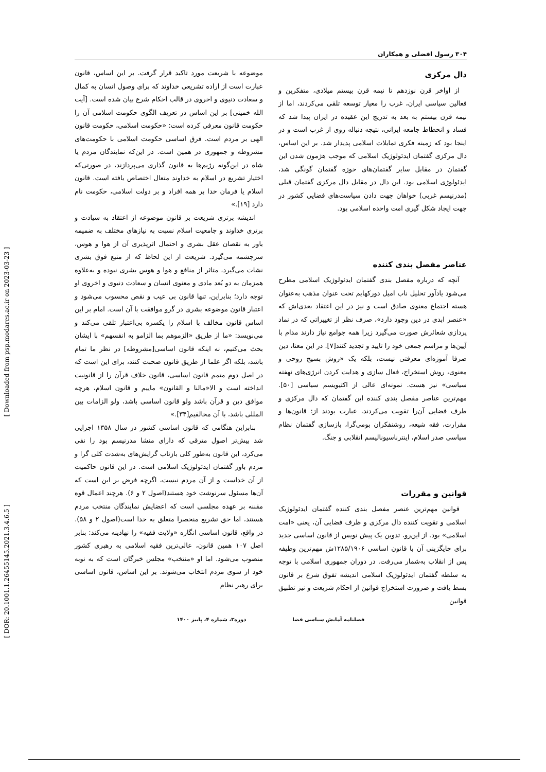[ Downloaded from psp.modares.ac.ir on 2023-03-23 ]
[ DOR: 20.1001.1.26455145.2021.3.4.6.5 ]
۳۰۴ رسول افضلی و همکاران
دال مرکزی
از اواخر قرن نوزدهم تا نیمه قرن بیستم میلادی، متفکرین و فعالین سیاسی ایران، غرب را معیار توسعه تلقی می‌کردند، اما از نیمه قرن بیستم به بعد به تدریج این عقیده در ایران پیدا شد که فساد و انحطاط جامعه ایرانی، نتیجه دنباله روی از غرب است و در اینجا بود که زمینه فکری تمایلات اسلامی پدیدار شد. بر این اساس، دال مرکزی گفتمان ایدئولوژیک اسلامی که موجب هژمون شدن این گفتمان در مقابل سایر گفتمان‌های حوزه گفتمان گونگی شد، ایدئولوژی اسلامی بود. این دال در مقابل دال مرکزی گفتمان قبلی (مدرنیسم غربی) خواهان جهت دادن سیاست‌های فضایی کشور در جهت ایجاد شکل گیری امت واحده اسلامی بود.
عناصر مفصل بندی کننده
آنچه که درباره مفصل بندی گفتمان ایدئولوژیک اسلامی مطرح می‌شود یادآور تحلیل ناب امیل دورکهایم تحت عنوان مذهب به‌عنوان هسته اجتماع معنوی صادق است و نیز در این اعتقاد بعدی‌اش که «عنصر ابدی در دین وجود دارد»، صرف نظر از تغییراتی که در نماد پردازی شعائرش صورت می‌گیرد زیرا همه جوامع نیاز دارند مدام با آیین‌ها و مراسم جمعی خود را تایید و تجدید کنند[۷]. در این معنا، دین صرفا آموزه‌ای معرفتی نیست، بلکه یک «روش بسیج روحی و معنوی، روش استخراج، فعال سازی و هدایت کردن انرژی‌های نهفته سیاسی» نیز هست. نمونه‌ای عالی از اکتیویسم سیاسی [۵۰]. مهم‌ترین عناصر مفصل بندی کننده این گفتمان که دال مرکزی و طرف فضایی آن‌را تقویت می‌کردند، عبارت بودند از: قانون‌ها و مقرارت، فقه شیعه، روشنفکران بومی‌گرا، بازسازی گفتمان نظام سیاسی صدر اسلام، اینترناسیونالیسم انقلابی و جنگ.
قوانین و مقررات
قوانین مهم‌ترین عنصر مفصل بندی کننده گفتمان ایدئولوژیک اسلامی و تقویت کننده دال مرکزی و ظرف فضایی آن، یعنی «امت اسلامی» بود. از این‌رو، تدوین یک پیش نویس از قانون اساسی جدید برای جایگزینی آن با قانون اساسی ۱۲۸۵/۱۹۰۶ش مهم‌ترین وظیفه پس از انقلاب به‌شمار می‌رفت. در دوران جمهوری اسلامی با توجه به سلطه گفتمان ایدئولوژیک اسلامی اندیشه تفوق شرع بر قانون بسط یافت و ضرورت استخراج قوانین از احکام شریعت و نیز تطبیق قوانین
موضوعه با شریعت مورد تاکید قرار گرفت. بر این اساس، قانون عبارت است از اراده تشریعی خداوند که برای وصول انسان به کمال و سعادت دنیوی و اخروی در قالب احکام شرع بیان شده است. [آیت الله خمینی] بر این اساس در تعریف الگوی حکومت اسلامی آن را حکومت قانون معرفی کرده است: «حکومت اسلامی، حکومت قانون الهی بر مردم است. فرق اساسی حکومت اسلامی با حکومت‌های مشروطه و جمهوری در همین است. در این‌که نمایندگان مردم یا شاه در این‌گونه رژیم‌ها به قانون گذاری می‌پردازند، در صورتی‌که اختیار تشریع در اسلام به خداوند متعال اختصاص یافته است. قانون اسلام یا فرمان خدا بر همه افراد و بر دولت اسلامی، حکومت نام دارد [۱۹].»
اندیشه برتری شریعت بر قانون موضوعه از اعتقاد به سیادت و برتری خداوند و جامعیت اسلام نسبت به نیازهای مختلف به ضمیمه باور به نقصان عقل بشری و احتمال اثرپذیری آن از هوا و هوس، سرچشمه می‌گیرد. شریعت از این لحاظ که از منبع فوق بشری نشات می‌گیرد، متاثر از منافع و هوا و هوس بشری نبوده و به‌علاوه همزمان به دو بُعد مادی و معنوی انسان و سعادت دنیوی و اخروی او توجه دارد؛ بنابراین، تنها قانون بی عیب و نقص محسوب می‌شود و اعتبار قانون موضوعه بشری در گرو موافقت با آن است. امام بر این اساس قانون مخالف با اسلام را یکسره بی‌اعتبار تلقی می‌کند و می‌نویسد: «ما از طریق «الزموهم بما الزامو به انفسهم» با ایشان بحث می‌کنیم، نه اینکه قانون اساسی[مشروطه] در نظر ما تمام باشد، بلکه اگر علما از طریق قانون صحبت کنند، برای این است که در اصل دوم متمم قانون اساسی، قانون خلاف قرآن را از قانونیت انداخته است و الا«مالنا و القانون» ماییم و قانون اسلام، هرچه موافق دین و قرآن باشد ولو قانون اساسی باشد، ولو الزامات بین المللی باشد، با آن مخالفیم[۳۴].»
بنابراین هنگامی که قانون اساسی کشور در سال ۱۳۵۸ اجرایی شد بیش‌تر اصول مترقی که دارای منشا مدرنیسم بود را نفی می‌کرد، این قانون به‌طور کلی بازتاب گرایش‌های به‌شدت کلی گرا و مردم باور گفتمان ایدئولوژیک اسلامی است. در این قانون حاکمیت از آن خداست و از آن مردم نیست، اگرچه فرض بر این است که آن‌ها مسئول سرنوشت خود هستند(اصول ۲ و ۶). هرچند اعمال قوه مقننه بر عهده مجلسی است که اعضایش نمایندگان منتخب مردم هستند، اما حق تشریع منحصرا متعلق به خدا است(اصول ۲ و ۵۸). در واقع، قانون اساسی انگاره «ولایت فقیه» را نهادینه می‌کند: بنابر اصل ۱۰۷ همین قانون، عالی‌ترین فقیه اسلامی به رهبری کشور منصوب می‌شود. اما او «منتخب» مجلس خبرگان است که به نوبه خود از سوی مردم انتخاب می‌شوند. بر این اساس، قانون اساسی برای رهبر نظام
فصلنامه آمایش سیاسی فضا دوره۳، شماره ۴، پاییز ۱۴۰۰